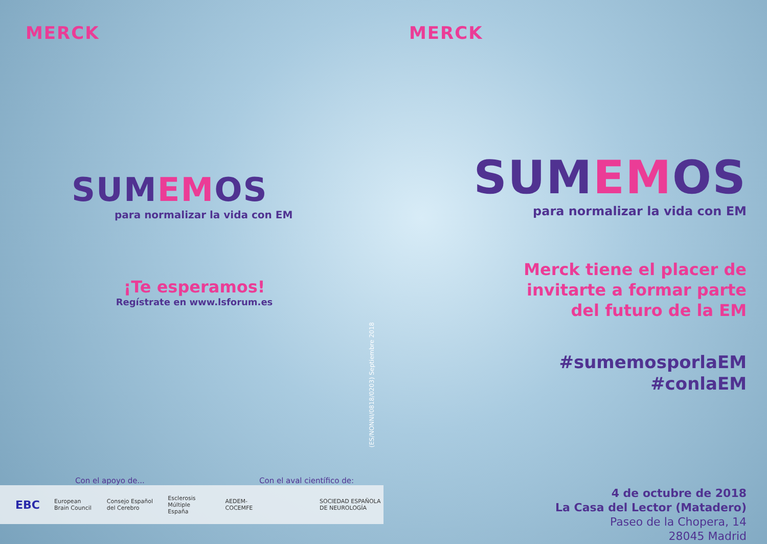MERCK
SUMEMOS
para normalizar la vida con EM
¡Te esperamos!
Regístrate en www.lsforum.es
Con el apoyo de... Con el aval científico de:
EBC European Brain Council Consejo Español del Cerebro Esclerosis Múltiple España AEDEM-COCEMFE SOCIEDAD ESPAÑOLA DE NEUROLOGÍA
(ES/NONNI/0818/0203) Septiembre 2018
MERCK
SUMEMOS
para normalizar la vida con EM
Merck tiene el placer de
invitarte a formar parte
del futuro de la EM
#sumemosporlaEM
#conlaEM
4 de octubre de 2018
La Casa del Lector (Matadero)
Paseo de la Chopera, 14
28045 Madrid